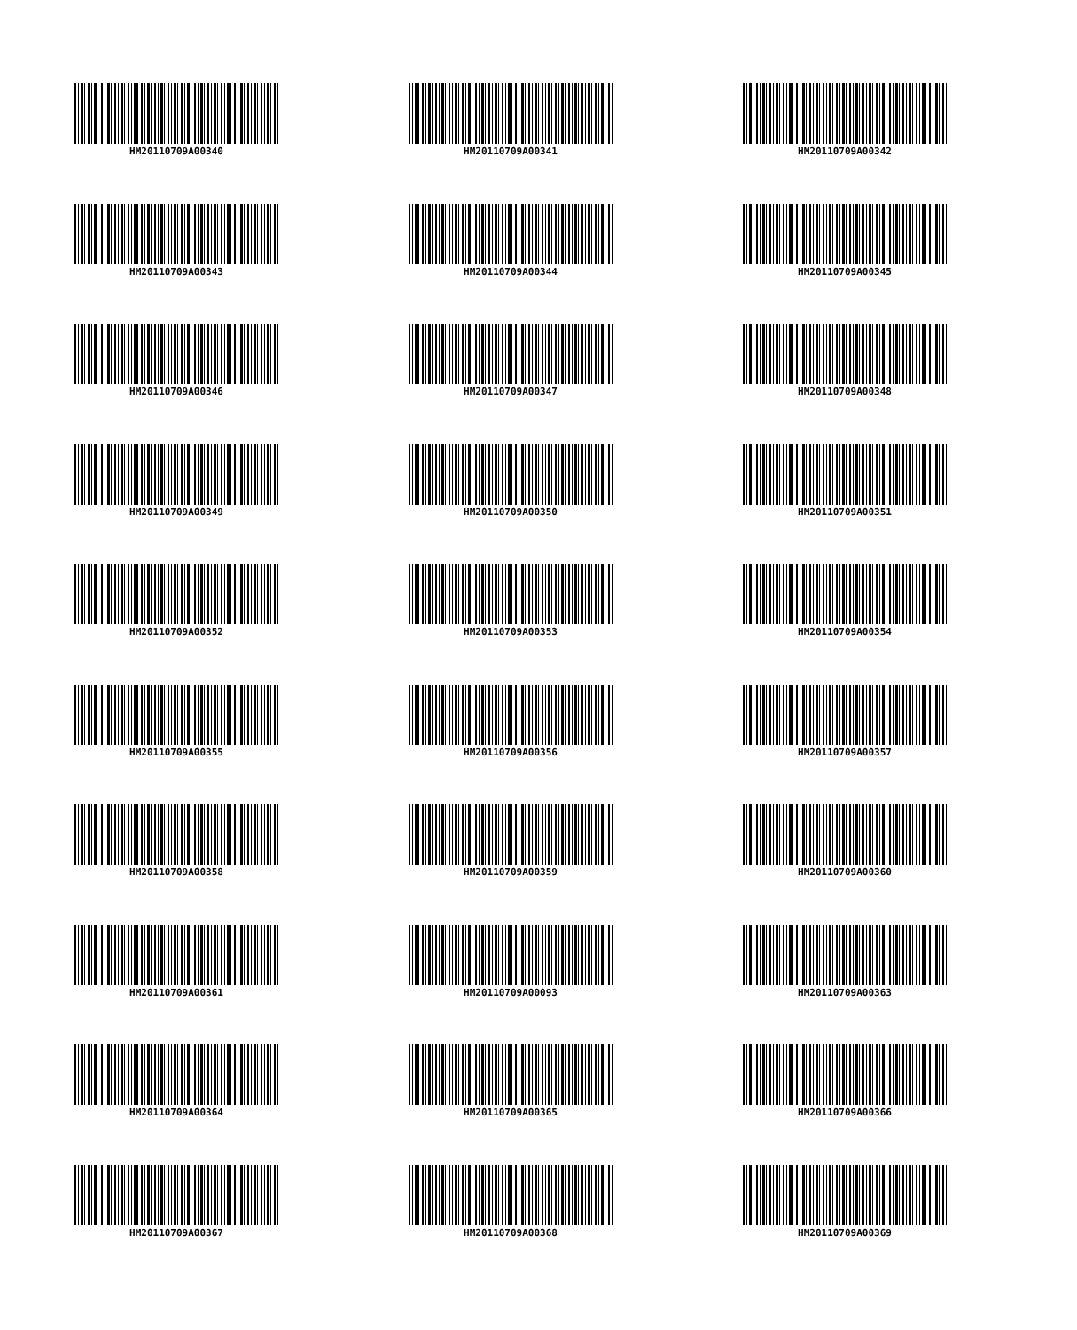HM20110709A00340
HM20110709A00341
HM20110709A00342
HM20110709A00343
HM20110709A00344
HM20110709A00345
HM20110709A00346
HM20110709A00347
HM20110709A00348
HM20110709A00349
HM20110709A00350
HM20110709A00351
HM20110709A00352
HM20110709A00353
HM20110709A00354
HM20110709A00355
HM20110709A00356
HM20110709A00357
HM20110709A00358
HM20110709A00359
HM20110709A00360
HM20110709A00361
HM20110709A00093
HM20110709A00363
HM20110709A00364
HM20110709A00365
HM20110709A00366
HM20110709A00367
HM20110709A00368
HM20110709A00369